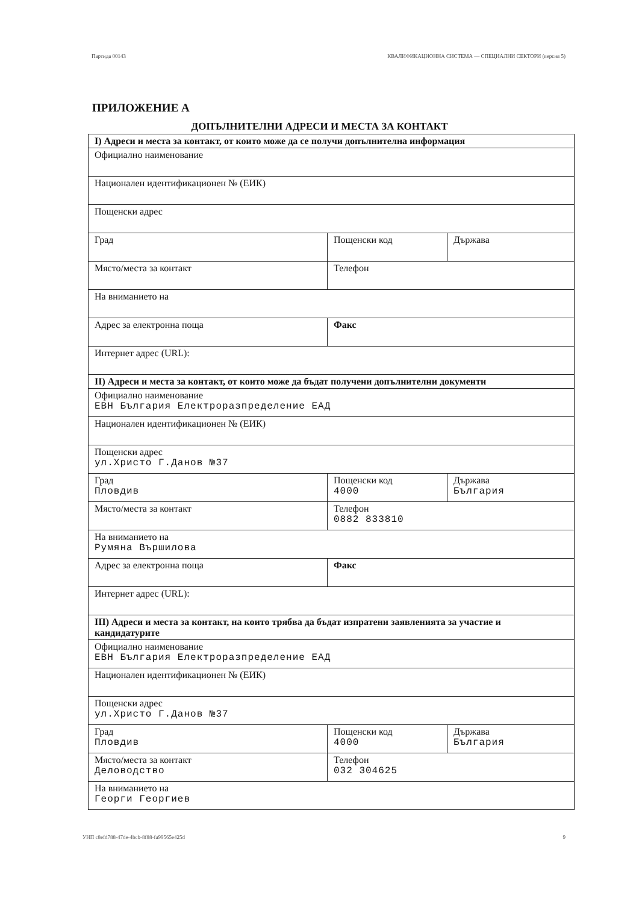Партида 00143 КВАЛИФИКАЦИОННА СИСТЕМА — СПЕЦИАЛНИ СЕКТОРИ (версия 5)
ПРИЛОЖЕНИЕ А
ДОПЪЛНИТЕЛНИ АДРЕСИ И МЕСТА ЗА КОНТАКТ
| I) Адреси и места за контакт, от които може да се получи допълнителна информация | | |
| Официално наименование | | |
| Национален идентификационен № (ЕИК) | | |
| Пощенски адрес | | |
| Град | Пощенски код | Държава |
| Място/места за контакт | Телефон | |
| На вниманието на | | |
| Адрес за електронна поща | Факс | |
| Интернет адрес (URL): | | |
| II) Адреси и места за контакт, от които може да бъдат получени допълнителни документи | | |
| Официално наименование ЕВН България Електроразпределение ЕАД | | |
| Национален идентификационен № (ЕИК) | | |
| Пощенски адрес ул.Христо Г.Данов №37 | | |
| Град Пловдив | Пощенски код 4000 | Държава България |
| Място/места за контакт | Телефон 0882 833810 | |
| На вниманието на Румяна Вършилова | | |
| Адрес за електронна поща | Факс | |
| Интернет адрес (URL): | | |
| III) Адреси и места за контакт, на които трябва да бъдат изпратени заявленията за участие и кандидатурите | | |
| Официално наименование ЕВН България Електроразпределение ЕАД | | |
| Национален идентификационен № (ЕИК) | | |
| Пощенски адрес ул.Христо Г.Данов №37 | | |
| Град Пловдив | Пощенски код 4000 | Държава България |
| Място/места за контакт Деловодство | Телефон 032 304625 | |
| На вниманието на Георги Георгиев | | |
УНП c8efd788-47de-4bcb-8f88-fa99565e425d 9